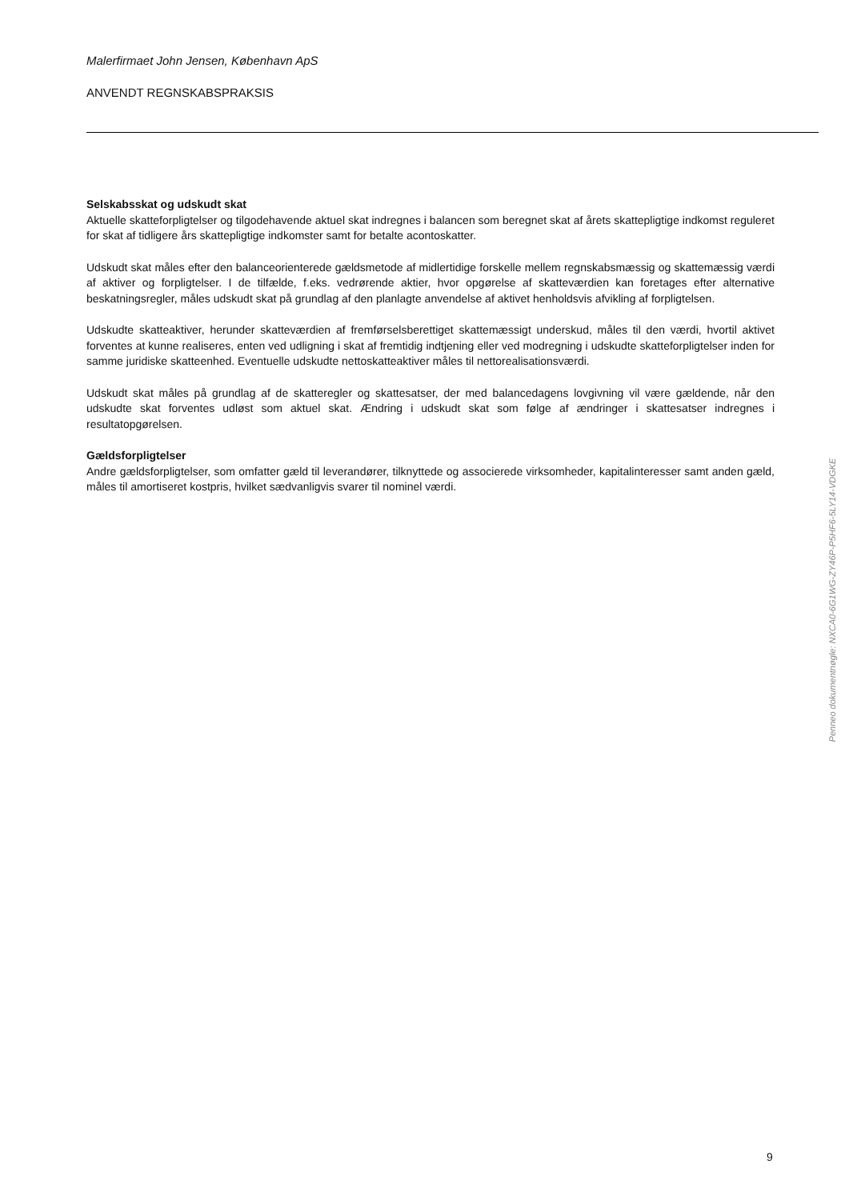Malerfirmaet John Jensen, København ApS
ANVENDT REGNSKABSPRAKSIS
Selskabsskat og udskudt skat
Aktuelle skatteforpligtelser og tilgodehavende aktuel skat indregnes i balancen som beregnet skat af årets skattepligtige indkomst reguleret for skat af tidligere års skattepligtige indkomster samt for betalte acontoskatter.
Udskudt skat måles efter den balanceorienterede gældsmetode af midlertidige forskelle mellem regnskabsmæssig og skattemæssig værdi af aktiver og forpligtelser. I de tilfælde, f.eks. vedrørende aktier, hvor opgørelse af skatteværdien kan foretages efter alternative beskatningsregler, måles udskudt skat på grundlag af den planlagte anvendelse af aktivet henholdsvis afvikling af forpligtelsen.
Udskudte skatteaktiver, herunder skatteværdien af fremførselsberettiget skattemæssigt underskud, måles til den værdi, hvortil aktivet forventes at kunne realiseres, enten ved udligning i skat af fremtidig indtjening eller ved modregning i udskudte skatteforpligtelser inden for samme juridiske skatteenhed. Eventuelle udskudte nettoskatteaktiver måles til nettorealisationsværdi.
Udskudt skat måles på grundlag af de skatteregler og skattesatser, der med balancedagens lovgivning vil være gældende, når den udskudte skat forventes udløst som aktuel skat. Ændring i udskudt skat som følge af ændringer i skattesatser indregnes i resultatopgørelsen.
Gældsforpligtelser
Andre gældsforpligtelser, som omfatter gæld til leverandører, tilknyttede og associerede virksomheder, kapitalinteresser samt anden gæld, måles til amortiseret kostpris, hvilket sædvanligvis svarer til nominel værdi.
Penneo dokumentnøgle: NXCA0-6G1WG-ZY46P-P5HF6-5LY14-VDGKE
9